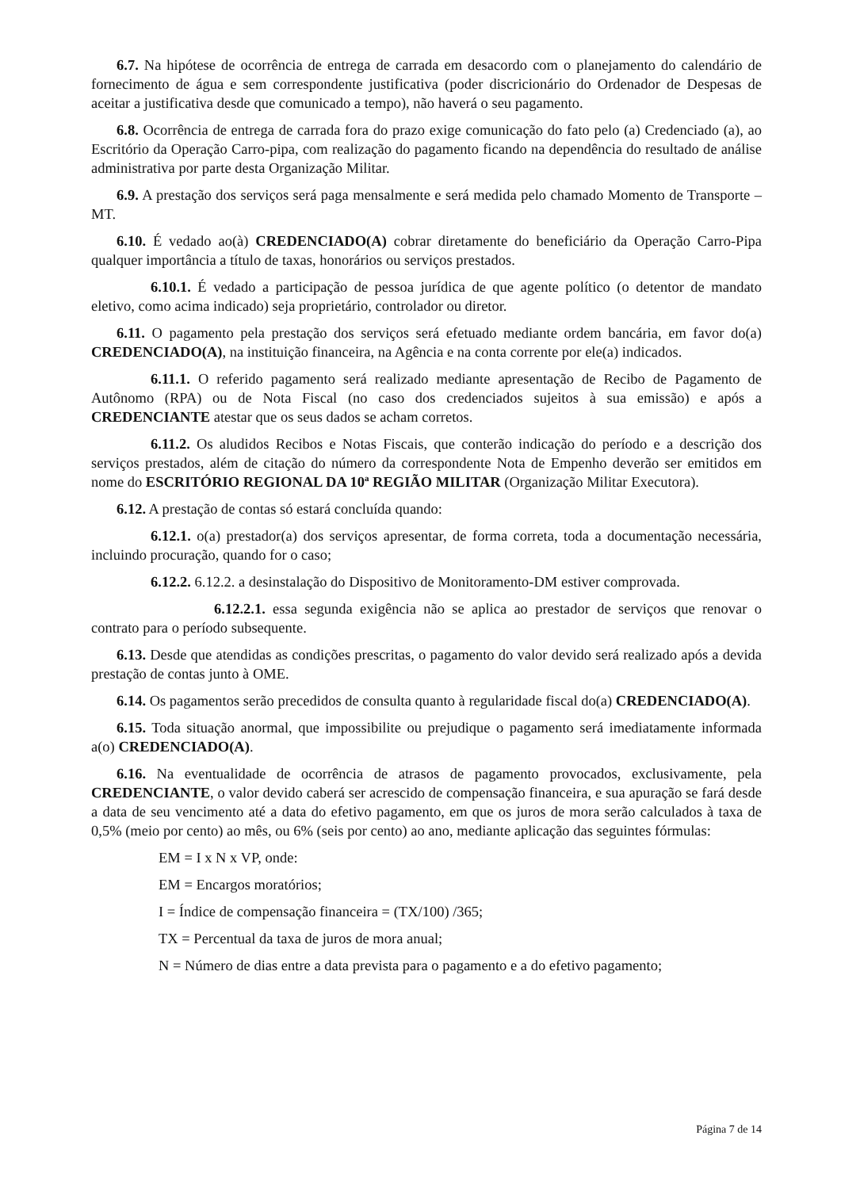6.7. Na hipótese de ocorrência de entrega de carrada em desacordo com o planejamento do calendário de fornecimento de água e sem correspondente justificativa (poder discricionário do Ordenador de Despesas de aceitar a justificativa desde que comunicado a tempo), não haverá o seu pagamento.
6.8. Ocorrência de entrega de carrada fora do prazo exige comunicação do fato pelo (a) Credenciado (a), ao Escritório da Operação Carro-pipa, com realização do pagamento ficando na dependência do resultado de análise administrativa por parte desta Organização Militar.
6.9. A prestação dos serviços será paga mensalmente e será medida pelo chamado Momento de Transporte – MT.
6.10. É vedado ao(à) CREDENCIADO(A) cobrar diretamente do beneficiário da Operação Carro-Pipa qualquer importância a título de taxas, honorários ou serviços prestados.
6.10.1. É vedado a participação de pessoa jurídica de que agente político (o detentor de mandato eletivo, como acima indicado) seja proprietário, controlador ou diretor.
6.11. O pagamento pela prestação dos serviços será efetuado mediante ordem bancária, em favor do(a) CREDENCIADO(A), na instituição financeira, na Agência e na conta corrente por ele(a) indicados.
6.11.1. O referido pagamento será realizado mediante apresentação de Recibo de Pagamento de Autônomo (RPA) ou de Nota Fiscal (no caso dos credenciados sujeitos à sua emissão) e após a CREDENCIANTE atestar que os seus dados se acham corretos.
6.11.2. Os aludidos Recibos e Notas Fiscais, que conterão indicação do período e a descrição dos serviços prestados, além de citação do número da correspondente Nota de Empenho deverão ser emitidos em nome do ESCRITÓRIO REGIONAL DA 10ª REGIÃO MILITAR (Organização Militar Executora).
6.12. A prestação de contas só estará concluída quando:
6.12.1. o(a) prestador(a) dos serviços apresentar, de forma correta, toda a documentação necessária, incluindo procuração, quando for o caso;
6.12.2. 6.12.2. a desinstalação do Dispositivo de Monitoramento-DM estiver comprovada.
6.12.2.1. essa segunda exigência não se aplica ao prestador de serviços que renovar o contrato para o período subsequente.
6.13. Desde que atendidas as condições prescritas, o pagamento do valor devido será realizado após a devida prestação de contas junto à OME.
6.14. Os pagamentos serão precedidos de consulta quanto à regularidade fiscal do(a) CREDENCIADO(A).
6.15. Toda situação anormal, que impossibilite ou prejudique o pagamento será imediatamente informada a(o) CREDENCIADO(A).
6.16. Na eventualidade de ocorrência de atrasos de pagamento provocados, exclusivamente, pela CREDENCIANTE, o valor devido caberá ser acrescido de compensação financeira, e sua apuração se fará desde a data de seu vencimento até a data do efetivo pagamento, em que os juros de mora serão calculados à taxa de 0,5% (meio por cento) ao mês, ou 6% (seis por cento) ao ano, mediante aplicação das seguintes fórmulas:
EM = I x N x VP, onde:
EM = Encargos moratórios;
I = Índice de compensação financeira = (TX/100) /365;
TX = Percentual da taxa de juros de mora anual;
N = Número de dias entre a data prevista para o pagamento e a do efetivo pagamento;
Página 7 de 14